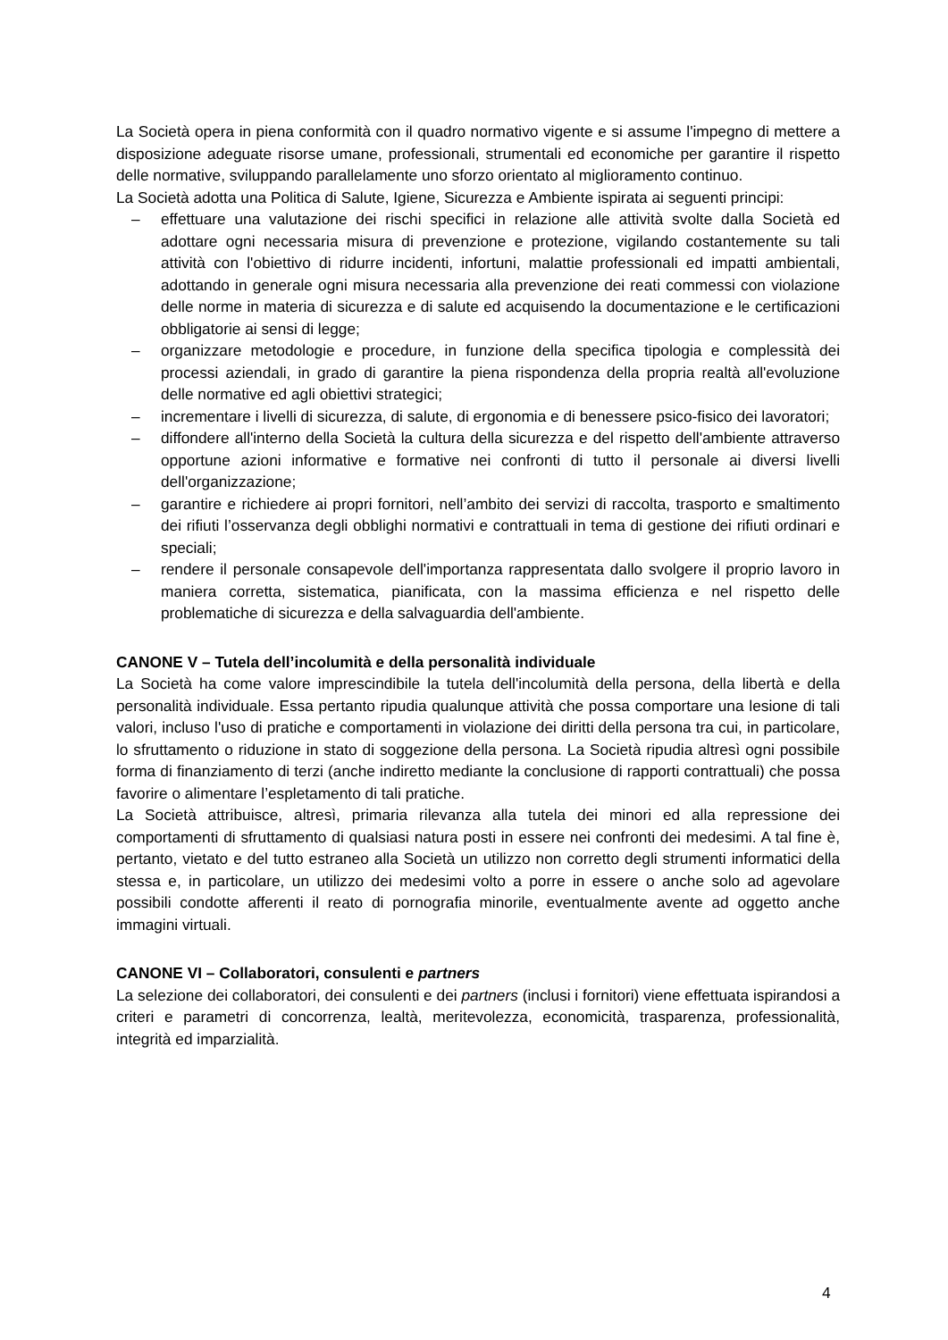La Società opera in piena conformità con il quadro normativo vigente e si assume l'impegno di mettere a disposizione adeguate risorse umane, professionali, strumentali ed economiche per garantire il rispetto delle normative, sviluppando parallelamente uno sforzo orientato al miglioramento continuo.
La Società adotta una Politica di Salute, Igiene, Sicurezza e Ambiente ispirata ai seguenti principi:
– effettuare una valutazione dei rischi specifici in relazione alle attività svolte dalla Società ed adottare ogni necessaria misura di prevenzione e protezione, vigilando costantemente su tali attività con l'obiettivo di ridurre incidenti, infortuni, malattie professionali ed impatti ambientali, adottando in generale ogni misura necessaria alla prevenzione dei reati commessi con violazione delle norme in materia di sicurezza e di salute ed acquisendo la documentazione e le certificazioni obbligatorie ai sensi di legge;
– organizzare metodologie e procedure, in funzione della specifica tipologia e complessità dei processi aziendali, in grado di garantire la piena rispondenza della propria realtà all'evoluzione delle normative ed agli obiettivi strategici;
– incrementare i livelli di sicurezza, di salute, di ergonomia e di benessere psico-fisico dei lavoratori;
– diffondere all'interno della Società la cultura della sicurezza e del rispetto dell'ambiente attraverso opportune azioni informative e formative nei confronti di tutto il personale ai diversi livelli dell'organizzazione;
– garantire e richiedere ai propri fornitori, nell’ambito dei servizi di raccolta, trasporto e smaltimento dei rifiuti l’osservanza degli obblighi normativi e contrattuali in tema di gestione dei rifiuti ordinari e speciali;
– rendere il personale consapevole dell'importanza rappresentata dallo svolgere il proprio lavoro in maniera corretta, sistematica, pianificata, con la massima efficienza e nel rispetto delle problematiche di sicurezza e della salvaguardia dell'ambiente.
CANONE V – Tutela dell’incolumità e della personalità individuale
La Società ha come valore imprescindibile la tutela dell'incolumità della persona, della libertà e della personalità individuale. Essa pertanto ripudia qualunque attività che possa comportare una lesione di tali valori, incluso l'uso di pratiche e comportamenti in violazione dei diritti della persona tra cui, in particolare, lo sfruttamento o riduzione in stato di soggezione della persona. La Società ripudia altresì ogni possibile forma di finanziamento di terzi (anche indiretto mediante la conclusione di rapporti contrattuali) che possa favorire o alimentare l’espletamento di tali pratiche.
La Società attribuisce, altresì, primaria rilevanza alla tutela dei minori ed alla repressione dei comportamenti di sfruttamento di qualsiasi natura posti in essere nei confronti dei medesimi. A tal fine è, pertanto, vietato e del tutto estraneo alla Società un utilizzo non corretto degli strumenti informatici della stessa e, in particolare, un utilizzo dei medesimi volto a porre in essere o anche solo ad agevolare possibili condotte afferenti il reato di pornografia minorile, eventualmente avente ad oggetto anche immagini virtuali.
CANONE VI – Collaboratori, consulenti e partners
La selezione dei collaboratori, dei consulenti e dei partners (inclusi i fornitori) viene effettuata ispirandosi a criteri e parametri di concorrenza, lealtà, meritevolezza, economicità, trasparenza, professionalità, integrità ed imparzialità.
4